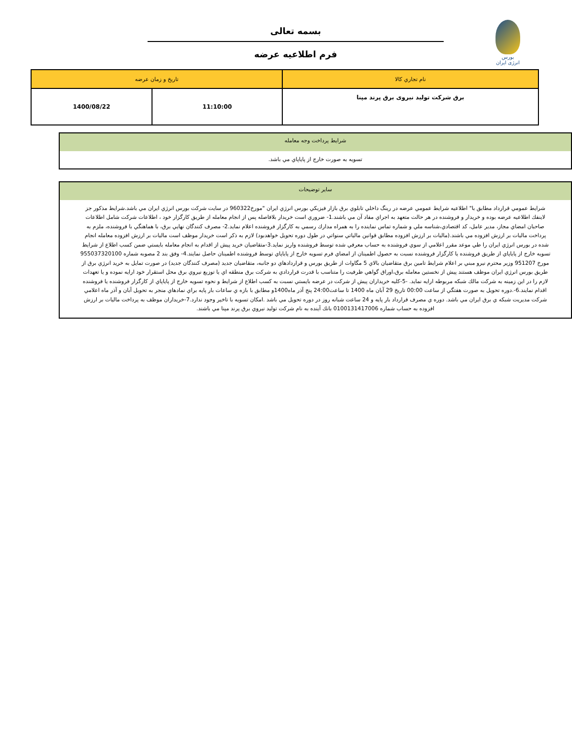بورس انرژی ایران
بسمه تعالی
فرم اطلاعيه عرضه
| نام تجاري کالا | تاريخ و زمان عرضه | |
| --- | --- | --- |
| برق شرکت تولید نیروی برق پرند مپنا | 11:10:00 | 1400/08/22 |
شرايط پرداخت وجه معامله
تسويه به صورت خارج از پاياپاي مي باشد.
ساير توضيحات
شرايط عمومي قرارداد مطابق با" اطلاعيه شرايط عمومي عرضه در رينگ داخلي تابلوي برق بازار فيزيكي بورس انرژي ايران "مورخ960322 در سايت شركت بورس انرژي ايران مي باشد.شرايط مذكور جز لاينفك اطلاعيه عرضه بوده و خريدار و فروشنده در هر حالت متعهد به اجراي مفاد آن مي باشند.1- ضروري است خريدار بلافاصله پس از انجام معامله از طريق كارگزار خود ، اطلاعات شركت شامل اطلاعات صاحبان امضاي مجاز، مدير عامل، كد اقتصادي،شناسه ملي و شماره تماس نماينده را به همراه مدارك رسمي به كارگزار فروشنده اعلام نمايد.2- مصرف كنندگان نهايي برق، با هماهنگي با فروشنده، ملزم به پرداخت ماليات بر ارزش افزوده مي باشند.(ماليات بر ارزش افزوده مطابق قوانين مالياتي سنواتي در طول دوره تحويل خواهدبود) لازم به ذكر است خريدار موظف است ماليات بر ارزش افزوده معامله انجام شده در بورس انرژي ايران را طي موعد مقرر اعلامي از سوي فروشنده به حساب معرفي شده توسط فروشنده واريز نمايد.3-متقاضيان خريد پيش از اقدام به انجام معامله بايستي ضمن كسب اطلاع از شرايط تسويه خارج از پاياپاي از طريق فروشنده يا كارگزار فروشنده نسبت به حصول اطمينان از امضاي فرم تسويه خارج از پاياپاي توسط فروشنده اطمينان حاصل نمايند.4- وفق بند 2 مصوبه شماره 955037320100 مورخ 951207 وزير محترم نيرو مبني بر اعلام شرايط تامين برق متقاضيان بالاي 5 مگاوات از طريق بورس و قراردادهاي دو جانبه، متقاضيان جديد (مصرف كنندگان جديد) در صورت تمايل به خريد انرژي برق از طريق بورس انرژي ايران موظف هستند پيش از نخستين معامله برق،اوراق گواهي ظرفيت را متناسب با قدرت قراردادي به شركت برق منطقه اي يا توزيع نيروي برق محل استقرار خود ارايه نموده و يا تعهدات لازم را در اين زمينه به شركت مالك شبكه مربوطه ارايه نمايد. -5-كليه خريداران پيش از شركت در عرضه بايستي نسبت به كسب اطلاع از شرايط و نحوه تسويه خارج از پاياپاي از كارگزار فروشنده يا فروشنده اقدام نمايند.6-.دوره تحويل به صورت هفتگي از ساعت 00:00 تاريخ 29 آبان ماه 1400 تا ساعت24:00 پنج آذر ماه1400و مطابق با بازه ي ساعات بار پايه براي نمادهاي منجر به تحويل آبان و آذر ماه اعلامي شركت مديريت شبكه ي برق ايران مي باشد. دوره ي مصرف قرارداد بار پايه و 24 ساعت شبانه روز در دوره تحويل مي باشد .امكان تسويه با تاخير وجود ندارد.7-خريداران موظف به پرداخت ماليات بر ارزش افزوده به حساب شماره 0100131417006 بانك آينده به نام شركت توليد نيروي برق پرند مپنا مي باشند.